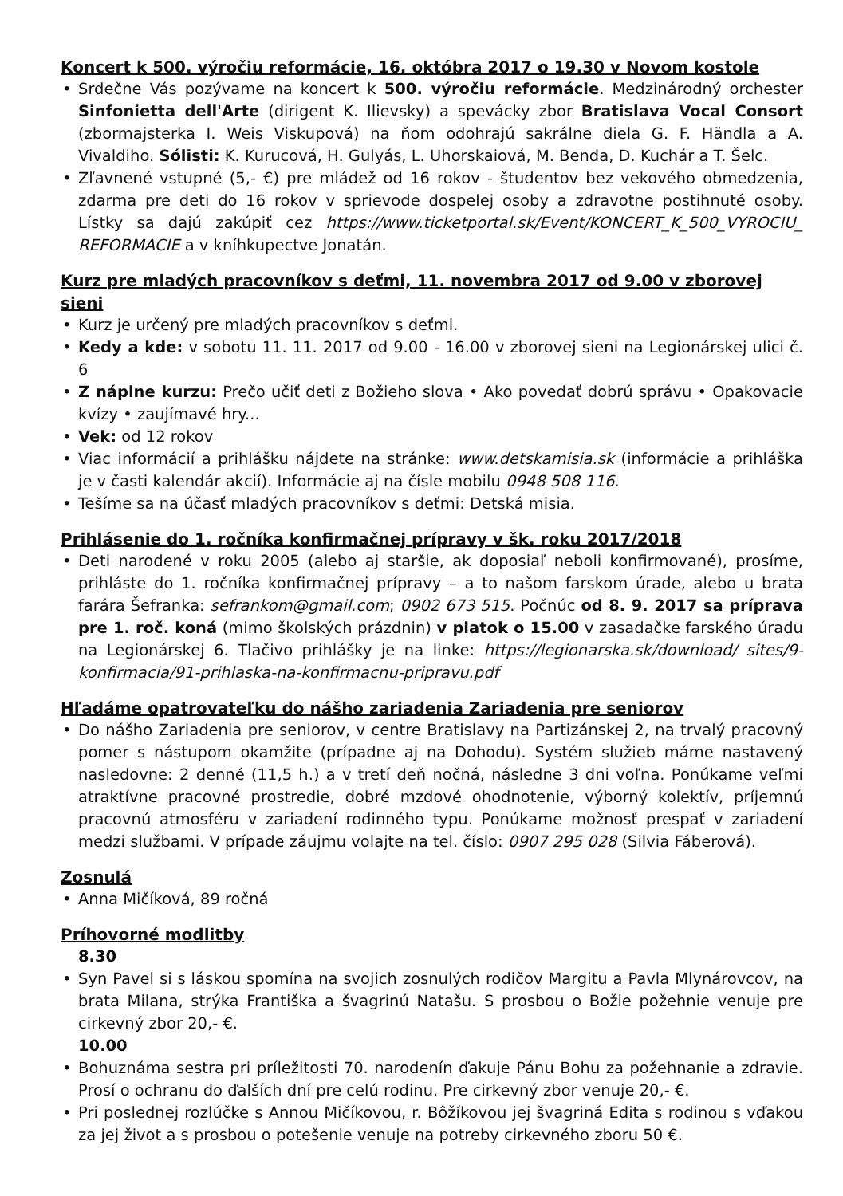Koncert k 500. výročiu reformácie, 16. októbra 2017 o 19.30 v Novom kostole
• Srdečne Vás pozývame na koncert k 500. výročiu reformácie. Medzinárodný orchester Sinfonietta dell'Arte (dirigent K. Ilievsky) a spevácky zbor Bratislava Vocal Consort (zbormajsterka I. Weis Viskupová) na ňom odohrajú sakrálne diela G. F. Händla a A. Vivaldiho. Sólisti: K. Kurucová, H. Gulyás, L. Uhorskaiová, M. Benda, D. Kuchár a T. Šelc.
• Zľavnené vstupné (5,- €) pre mládež od 16 rokov - študentov bez vekového obmedzenia, zdarma pre deti do 16 rokov v sprievode dospelej osoby a zdravotne postihnuté osoby. Lístky sa dajú zakúpiť cez https://www.ticketportal.sk/Event/KONCERT_K_500_VYROCIU_ REFORMACIE a v kníhkupectve Jonatán.
Kurz pre mladých pracovníkov s deťmi, 11. novembra 2017 od 9.00 v zborovej sieni
• Kurz je určený pre mladých pracovníkov s deťmi.
• Kedy a kde: v sobotu 11. 11. 2017 od 9.00 - 16.00 v zborovej sieni na Legionárskej ulici č. 6
• Z náplne kurzu: Prečo učiť deti z Božieho slova • Ako povedať dobrú správu • Opakovacie kvízy • zaujímavé hry...
• Vek: od 12 rokov
• Viac informácií a prihlášku nájdete na stránke: www.detskamisia.sk (informácie a prihláška je v časti kalendár akcií). Informácie aj na čísle mobilu 0948 508 116.
• Tešíme sa na účasť mladých pracovníkov s deťmi: Detská misia.
Prihlásenie do 1. ročníka konfirmačnej prípravy v šk. roku 2017/2018
• Deti narodené v roku 2005 (alebo aj staršie, ak doposiaľ neboli konfirmované), prosíme, prihláste do 1. ročníka konfirmačnej prípravy – a to našom farskom úrade, alebo u brata farára Šefranka: sefrankom@gmail.com; 0902 673 515. Počnúc od 8. 9. 2017 sa príprava pre 1. roč. koná (mimo školských prázdnin) v piatok o 15.00 v zasadačke farského úradu na Legionárskej 6. Tlačivo prihlášky je na linke: https://legionarska.sk/download/ sites/9-konfirmacia/91-prihlaska-na-konfirmacnu-pripravu.pdf
Hľadáme opatrovateľku do nášho zariadenia Zariadenia pre seniorov
• Do nášho Zariadenia pre seniorov, v centre Bratislavy na Partizánskej 2, na trvalý pracovný pomer s nástupom okamžite (prípadne aj na Dohodu). Systém služieb máme nastavený nasledovne: 2 denné (11,5 h.) a v tretí deň nočná, následne 3 dni voľna. Ponúkame veľmi atraktívne pracovné prostredie, dobré mzdové ohodnotenie, výborný kolektív, príjemnú pracovnú atmosféru v zariadení rodinného typu. Ponúkame možnosť prespať v zariadení medzi službami. V prípade záujmu volajte na tel. číslo: 0907 295 028 (Silvia Fáberová).
Zosnulá
• Anna Mičíková, 89 ročná
Príhovorné modlitby
8.30
• Syn Pavel si s láskou spomína na svojich zosnulých rodičov Margitu a Pavla Mlynárovcov, na brata Milana, strýka Františka a švagrinú Natašu. S prosbou o Božie požehnie venuje pre cirkevný zbor 20,- €.
10.00
• Bohuznáma sestra pri príležitosti 70. narodenín ďakuje Pánu Bohu za požehnanie a zdravie. Prosí o ochranu do ďalších dní pre celú rodinu. Pre cirkevný zbor venuje 20,- €.
• Pri poslednej rozlúčke s Annou Mičíkovou, r. Bôžíkovou jej švagriná Edita s rodinou s vďakou za jej život a s prosbou o potešenie venuje na potreby cirkevného zboru 50 €.